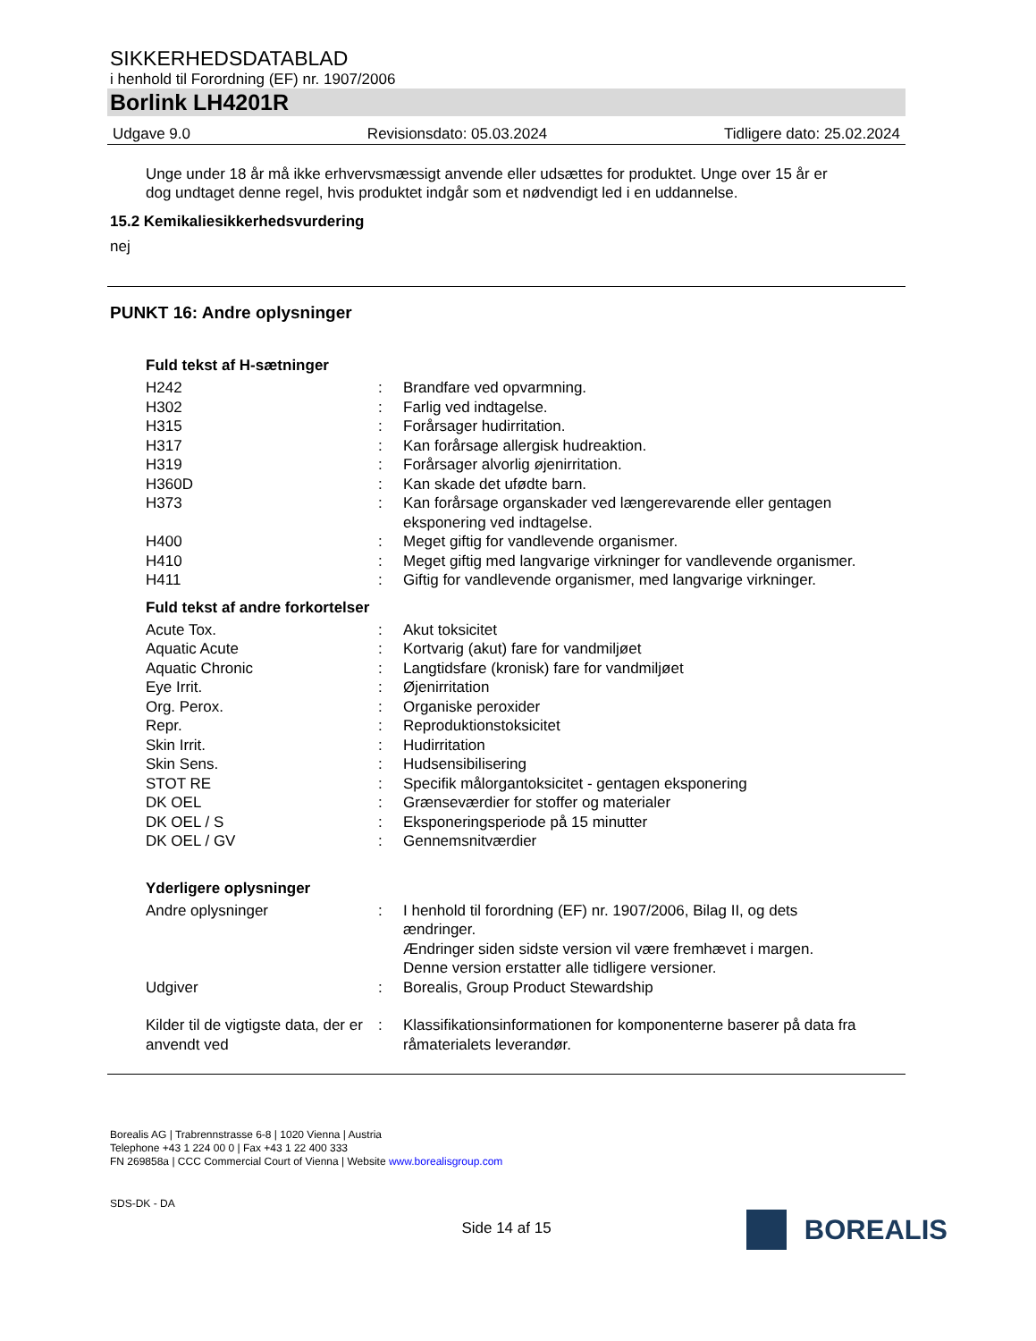SIKKERHEDSDATABLAD
i henhold til Forordning (EF) nr. 1907/2006
Borlink LH4201R
Udgave 9.0 Revisionsdato: 05.03.2024 Tidligere dato: 25.02.2024
Unge under 18 år må ikke erhvervsmæssigt anvende eller udsættes for produktet. Unge over 15 år er dog undtaget denne regel, hvis produktet indgår som et nødvendigt led i en uddannelse.
15.2 Kemikaliesikkerhedsvurdering
nej
PUNKT 16: Andre oplysninger
Fuld tekst af H-sætninger
| H242 | : | Brandfare ved opvarmning. |
| H302 | : | Farlig ved indtagelse. |
| H315 | : | Forårsager hudirritation. |
| H317 | : | Kan forårsage allergisk hudreaktion. |
| H319 | : | Forårsager alvorlig øjenirritation. |
| H360D | : | Kan skade det ufødte barn. |
| H373 | : | Kan forårsage organskader ved længerevarende eller gentagen eksponering ved indtagelse. |
| H400 | : | Meget giftig for vandlevende organismer. |
| H410 | : | Meget giftig med langvarige virkninger for vandlevende organismer. |
| H411 | : | Giftig for vandlevende organismer, med langvarige virkninger. |
Fuld tekst af andre forkortelser
| Acute Tox. | : | Akut toksicitet |
| Aquatic Acute | : | Kortvarig (akut) fare for vandmiljøet |
| Aquatic Chronic | : | Langtidsfare (kronisk) fare for vandmiljøet |
| Eye Irrit. | : | Øjenirritation |
| Org. Perox. | : | Organiske peroxider |
| Repr. | : | Reproduktionstoksicitet |
| Skin Irrit. | : | Hudirritation |
| Skin Sens. | : | Hudsensibilisering |
| STOT RE | : | Specifik målorgantoksicitet - gentagen eksponering |
| DK OEL | : | Grænseværdier for stoffer og materialer |
| DK OEL / S | : | Eksponeringsperiode på 15 minutter |
| DK OEL / GV | : | Gennemsnitværdier |
Yderligere oplysninger
| Andre oplysninger | : | I henhold til forordning (EF) nr. 1907/2006, Bilag II, og dets ændringer. Ændringer siden sidste version vil være fremhævet i margen. Denne version erstatter alle tidligere versioner. |
| Udgiver | : | Borealis, Group Product Stewardship |
| Kilder til de vigtigste data, der er anvendt ved | : | Klassifikationsinformationen for komponenterne baserer på data fra råmaterialets leverandør. |
Borealis AG | Trabrennstrasse 6-8 | 1020 Vienna | Austria
Telephone +43 1 224 00 0 | Fax +43 1 22 400 333
FN 269858a | CCC Commercial Court of Vienna | Website www.borealisgroup.com
SDS-DK - DA
Side 14 af 15
BOREALIS